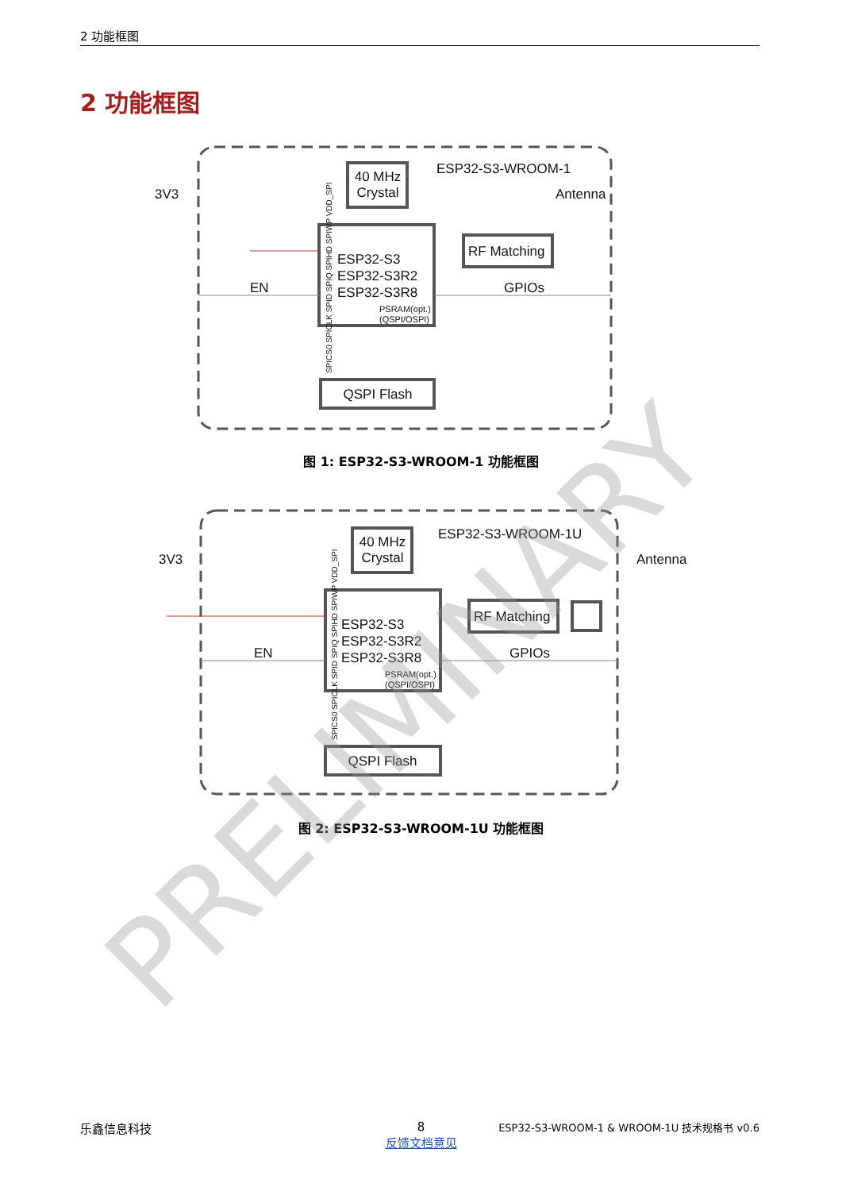2 功能框图
2 功能框图
40 MHz
Crystal
ESP32-S3-WROOM-1
Antenna
ESP32-S3
ESP32-S3R2
ESP32-S3R8
PSRAM(opt.)
(QSPI/OSPI)
RF Matching
3V3
EN
GPIOs
QSPI Flash
SPICS0 SPICLK SPID SPIQ SPIHD SPIWP VDD_SPI
图 1: ESP32-S3-WROOM-1 功能框图
40 MHz
Crystal
ESP32-S3-WROOM-1U
Antenna
ESP32-S3
ESP32-S3R2
ESP32-S3R8
PSRAM(opt.)
(QSPI/OSPI)
RF Matching
3V3
EN
GPIOs
QSPI Flash
SPICS0 SPICLK SPID SPIQ SPIHD SPIWP VDD_SPI
图 2: ESP32-S3-WROOM-1U 功能框图
PRELIMINARY
乐鑫信息科技
8
反馈文档意见
ESP32-S3-WROOM-1 & WROOM-1U 技术规格书 v0.6